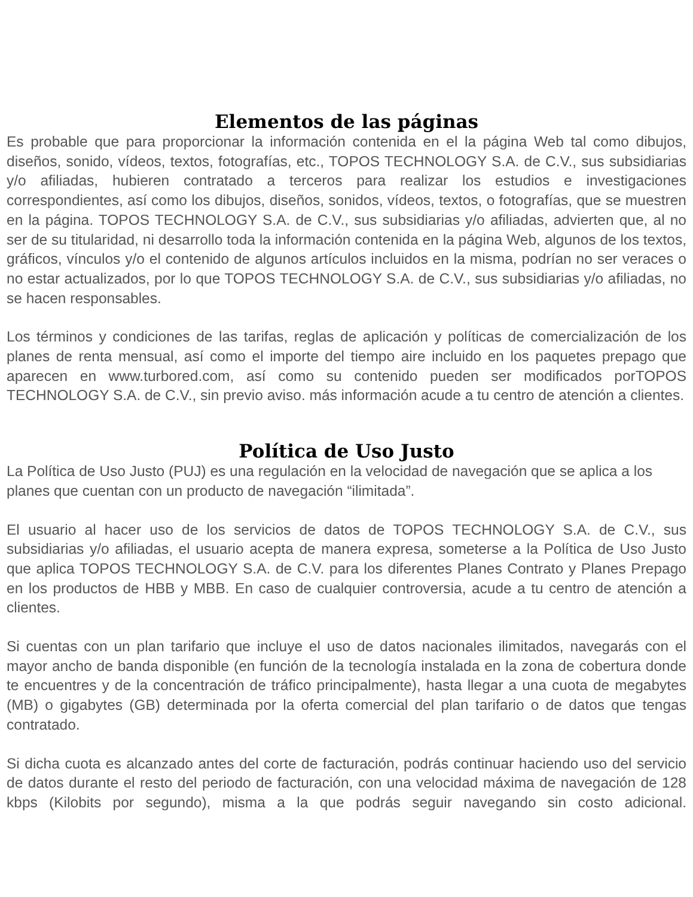Elementos de las páginas
Es probable que para proporcionar la información contenida en el la página Web tal como dibujos, diseños, sonido, vídeos, textos, fotografías, etc., TOPOS TECHNOLOGY S.A. de C.V., sus subsidiarias y/o afiliadas, hubieren contratado a terceros para realizar los estudios e investigaciones correspondientes, así como los dibujos, diseños, sonidos, vídeos, textos, o fotografías, que se muestren en la página. TOPOS TECHNOLOGY S.A. de C.V., sus subsidiarias y/o afiliadas, advierten que, al no ser de su titularidad, ni desarrollo toda la información contenida en la página Web, algunos de los textos, gráficos, vínculos y/o el contenido de algunos artículos incluidos en la misma, podrían no ser veraces o no estar actualizados, por lo que TOPOS TECHNOLOGY S.A. de C.V., sus subsidiarias y/o afiliadas, no se hacen responsables.
Los términos y condiciones de las tarifas, reglas de aplicación y políticas de comercialización de los planes de renta mensual, así como el importe del tiempo aire incluido en los paquetes prepago que aparecen en www.turbored.com, así como su contenido pueden ser modificados porTOPOS TECHNOLOGY S.A. de C.V., sin previo aviso. más información acude a tu centro de atención a clientes.
Política de Uso Justo
La Política de Uso Justo (PUJ) es una regulación en la velocidad de navegación que se aplica a los planes que cuentan con un producto de navegación “ilimitada”.
El usuario al hacer uso de los servicios de datos de TOPOS TECHNOLOGY S.A. de C.V., sus subsidiarias y/o afiliadas, el usuario acepta de manera expresa, someterse a la Política de Uso Justo que aplica TOPOS TECHNOLOGY S.A. de C.V. para los diferentes Planes Contrato y Planes Prepago en los productos de HBB y MBB. En caso de cualquier controversia, acude a tu centro de atención a clientes.
Si cuentas con un plan tarifario que incluye el uso de datos nacionales ilimitados, navegarás con el mayor ancho de banda disponible (en función de la tecnología instalada en la zona de cobertura donde te encuentres y de la concentración de tráfico principalmente), hasta llegar a una cuota de megabytes (MB) o gigabytes (GB) determinada por la oferta comercial del plan tarifario o de datos que tengas contratado.
Si dicha cuota es alcanzado antes del corte de facturación, podrás continuar haciendo uso del servicio de datos durante el resto del periodo de facturación, con una velocidad máxima de navegación de 128 kbps (Kilobits por segundo), misma a la que podrás seguir navegando sin costo adicional.